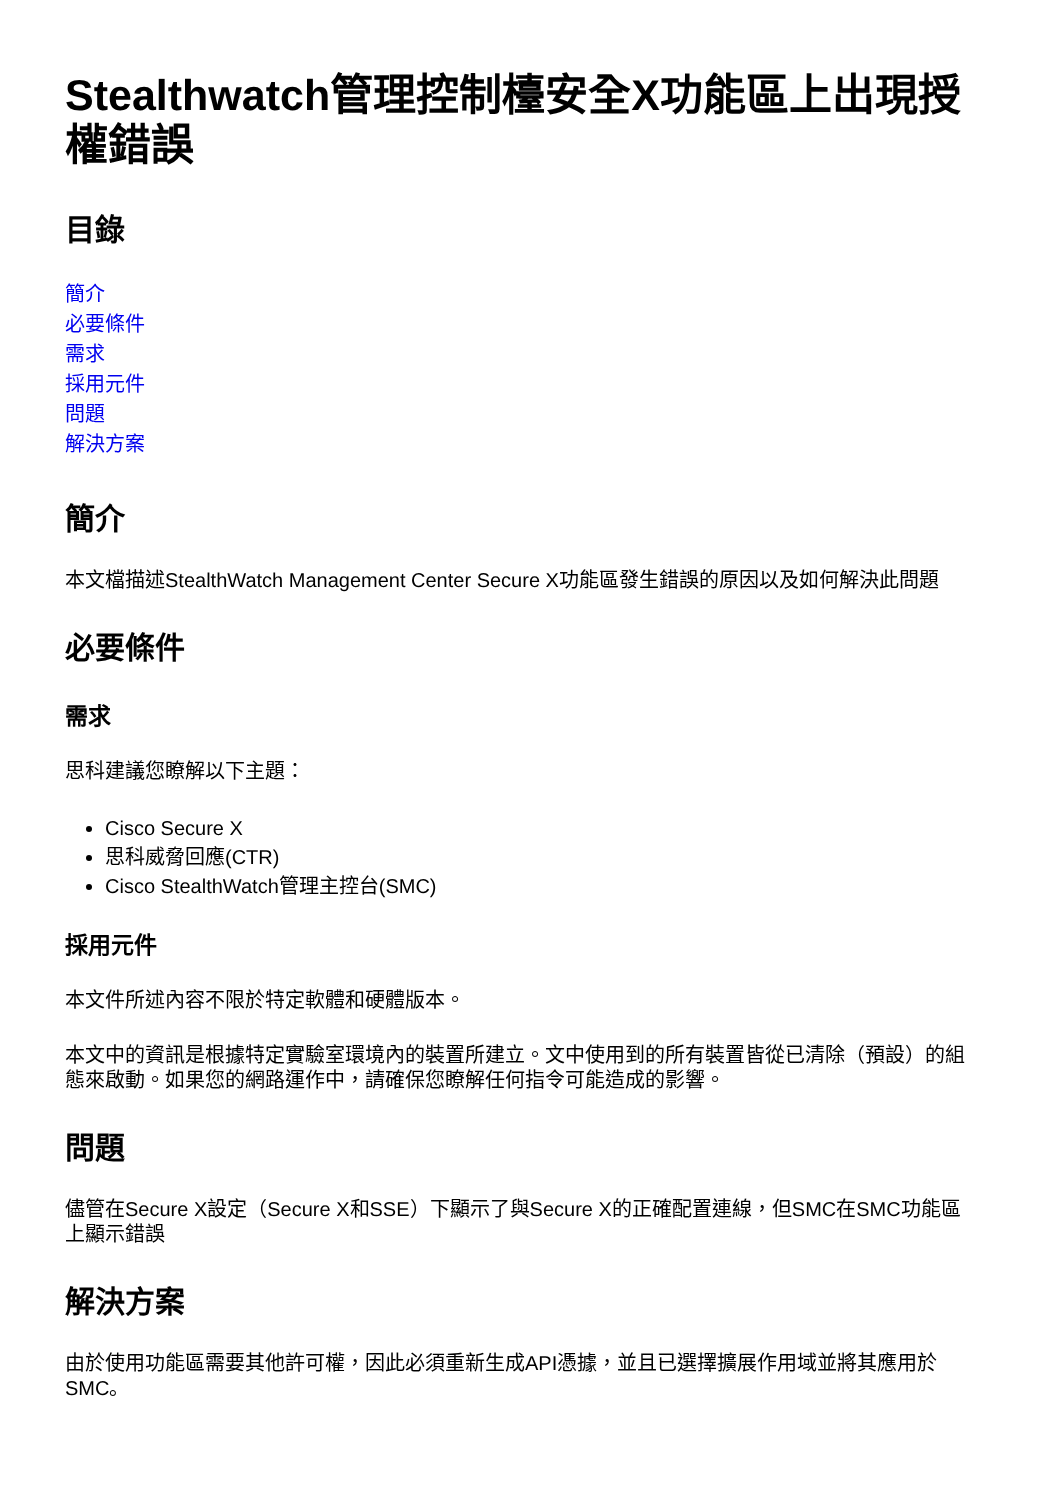Stealthwatch管理控制檯安全X功能區上出現授權錯誤
目錄
簡介
必要條件
需求
採用元件
問題
解決方案
簡介
本文檔描述StealthWatch Management Center Secure X功能區發生錯誤的原因以及如何解決此問題
必要條件
需求
思科建議您瞭解以下主題：
Cisco Secure X
思科威脅回應(CTR)
Cisco StealthWatch管理主控台(SMC)
採用元件
本文件所述內容不限於特定軟體和硬體版本。
本文中的資訊是根據特定實驗室環境內的裝置所建立。文中使用到的所有裝置皆從已清除（預設）的組態來啟動。如果您的網路運作中，請確保您瞭解任何指令可能造成的影響。
問題
儘管在Secure X設定（Secure X和SSE）下顯示了與Secure X的正確配置連線，但SMC在SMC功能區上顯示錯誤
解決方案
由於使用功能區需要其他許可權，因此必須重新生成API憑據，並且已選擇擴展作用域並將其應用於SMC。